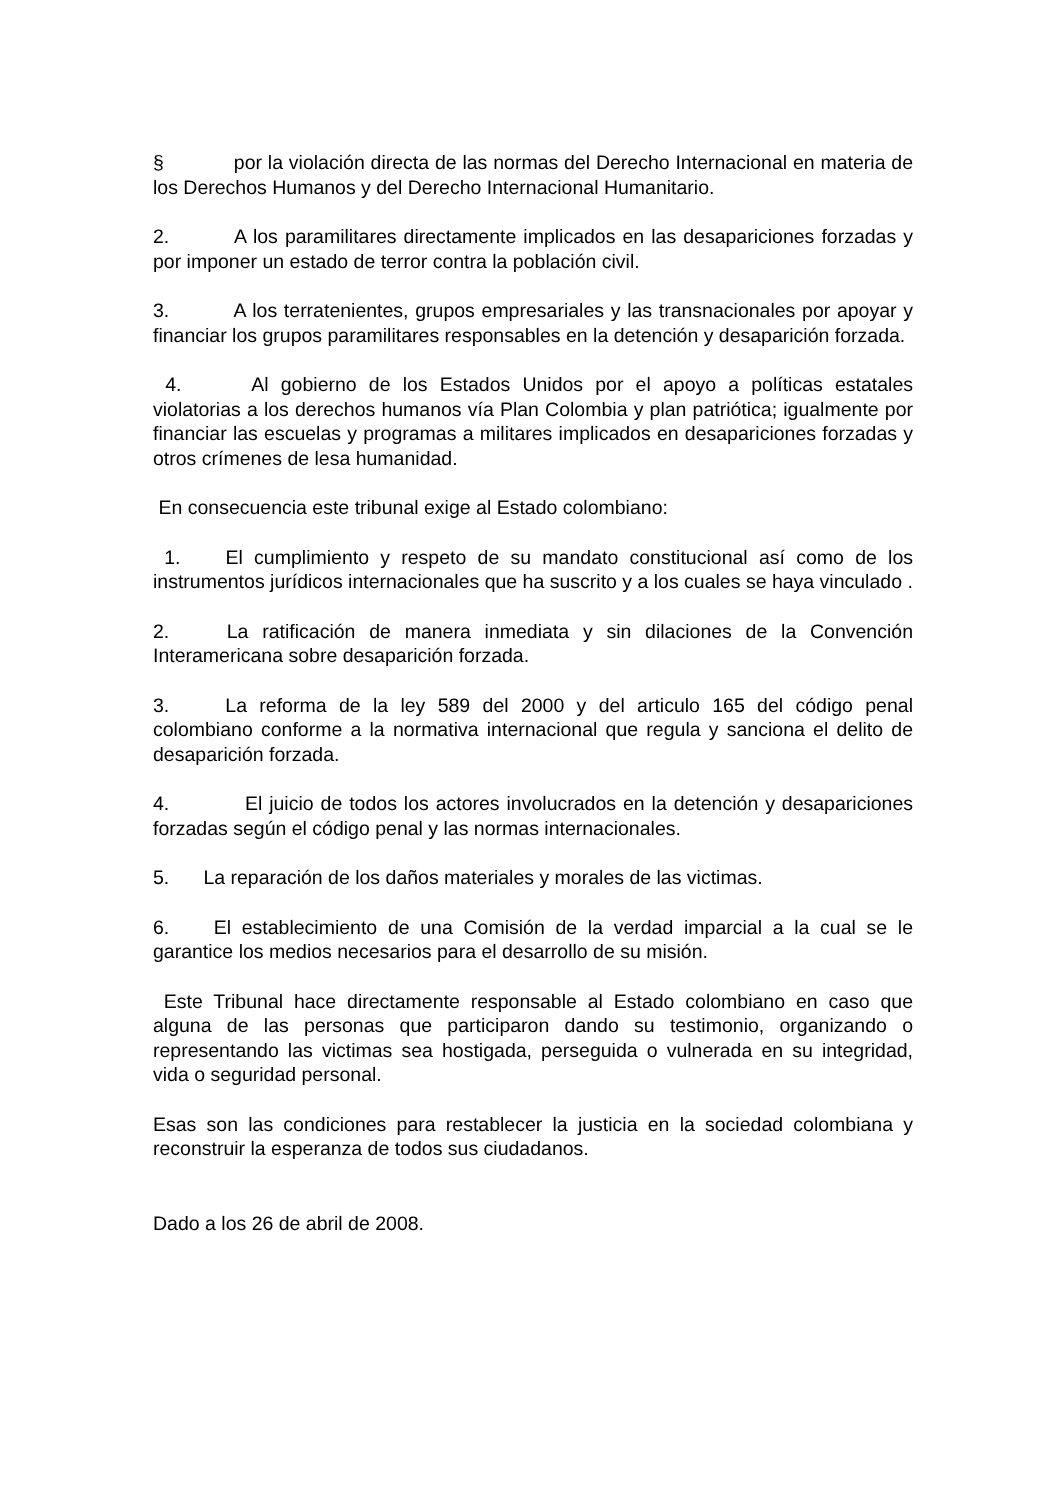§ por la violación directa de las normas del Derecho Internacional en materia de los Derechos Humanos y del Derecho Internacional Humanitario.
2. A los paramilitares directamente implicados en las desapariciones forzadas y por imponer un estado de terror contra la población civil.
3. A los terratenientes, grupos empresariales y las transnacionales por apoyar y financiar los grupos paramilitares responsables en la detención y desaparición forzada.
4. Al gobierno de los Estados Unidos por el apoyo a políticas estatales violatorias a los derechos humanos vía Plan Colombia y plan patriótica; igualmente por financiar las escuelas y programas a militares implicados en desapariciones forzadas y otros crímenes de lesa humanidad.
En consecuencia este tribunal exige al Estado colombiano:
1. El cumplimiento y respeto de su mandato constitucional así como de los instrumentos jurídicos internacionales que ha suscrito y a los cuales se haya vinculado .
2. La ratificación de manera inmediata y sin dilaciones de la Convención Interamericana sobre desaparición forzada.
3. La reforma de la ley 589 del 2000 y del articulo 165 del código penal colombiano conforme a la normativa internacional que regula y sanciona el delito de desaparición forzada.
4. El juicio de todos los actores involucrados en la detención y desapariciones forzadas según el código penal y las normas internacionales.
5. La reparación de los daños materiales y morales de las victimas.
6. El establecimiento de una Comisión de la verdad imparcial a la cual se le garantice los medios necesarios para el desarrollo de su misión.
Este Tribunal hace directamente responsable al Estado colombiano en caso que alguna de las personas que participaron dando su testimonio, organizando o representando las victimas sea hostigada, perseguida o vulnerada en su integridad, vida o seguridad personal.
Esas son las condiciones para restablecer la justicia en la sociedad colombiana y reconstruir la esperanza de todos sus ciudadanos.
Dado a los 26 de abril de 2008.